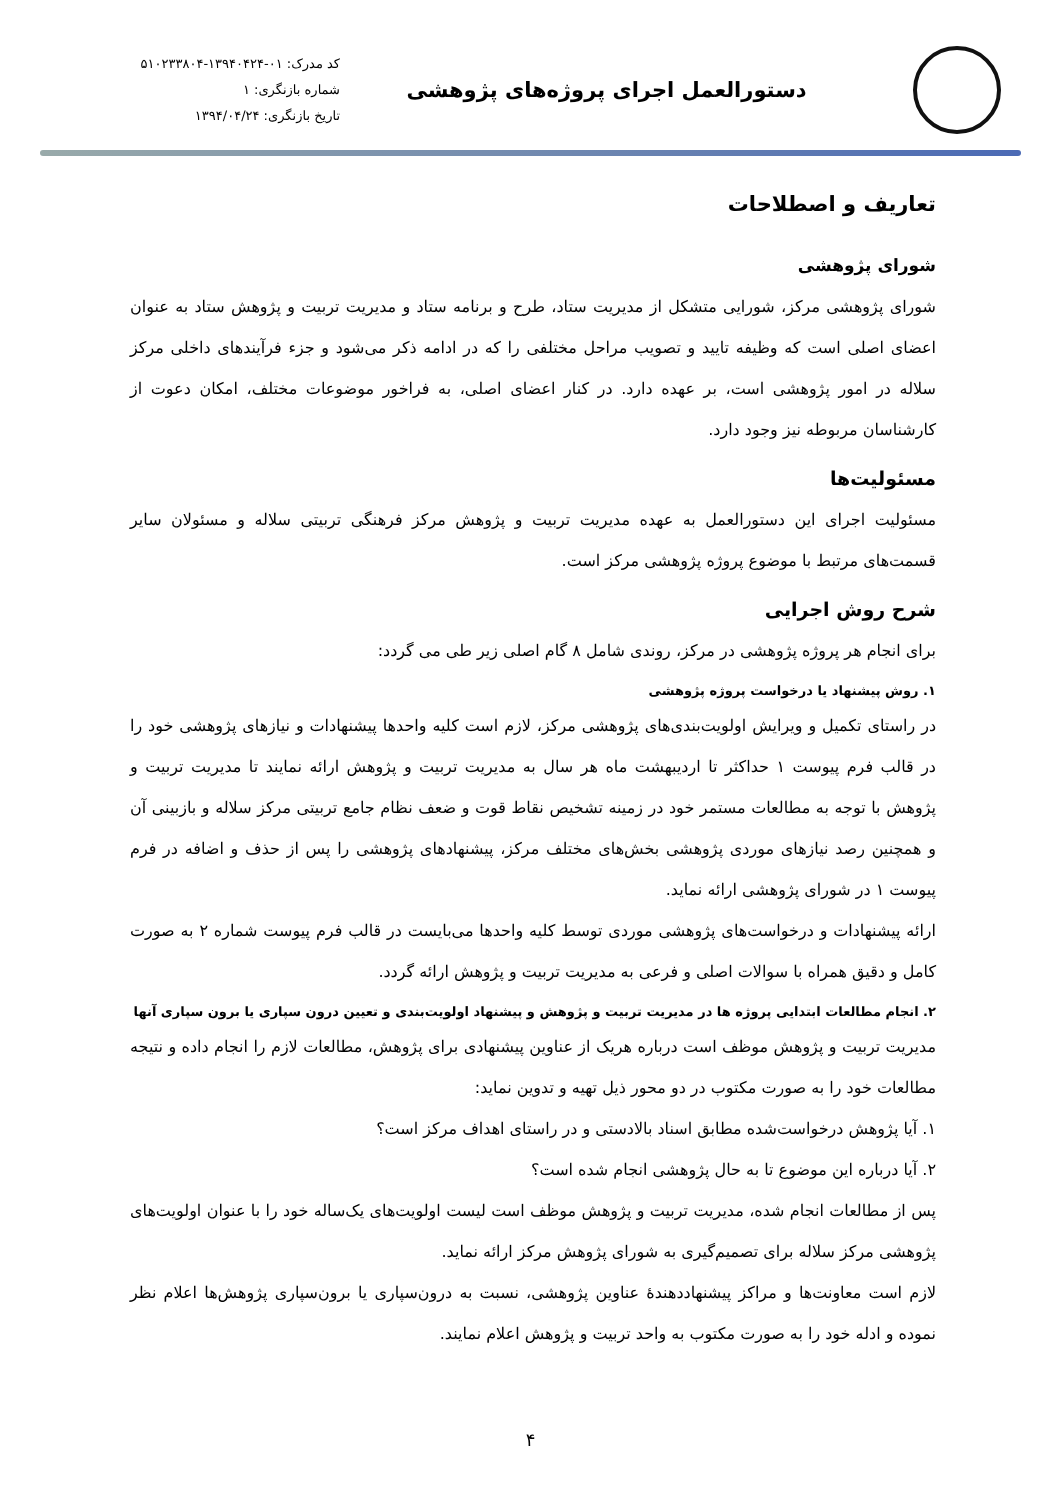دستورالعمل اجرای پروژه‌های پژوهشی
کد مدرک: ۰۱-۱۳۹۴۰۴۲۴-۵۱۰۲۳۳۸۰۴
شماره بازنگری: ۱
تاریخ بازنگری: ۱۳۹۴/۰۴/۲۴
تعاریف و اصطلاحات
شورای پژوهشی
شورای پژوهشی مرکز، شورایی متشکل از مدیریت ستاد، طرح و برنامه ستاد و مدیریت تربیت و پژوهش ستاد به عنوان اعضای اصلی است که وظیفه تایید و تصویب مراحل مختلفی را که در ادامه ذکر می‌شود و جزء فرآیندهای داخلی مرکز سلاله در امور پژوهشی است، بر عهده دارد. در کنار اعضای اصلی، به فراخور موضوعات مختلف، امکان دعوت از کارشناسان مربوطه نیز وجود دارد.
مسئولیت‌ها
مسئولیت اجرای این دستورالعمل به عهده مدیریت تربیت و پژوهش مرکز فرهنگی تربیتی سلاله و مسئولان سایر قسمت‌های مرتبط با موضوع پروژه پژوهشی مرکز است.
شرح روش اجرایی
برای انجام هر پروژه پژوهشی در مرکز، روندی شامل ۸ گام اصلی زیر طی می گردد:
۱. روش پیشنهاد یا درخواست پروژه پژوهشی
در راستای تکمیل و ویرایش اولویت‌بندی‌های پژوهشی مرکز، لازم است کلیه واحدها پیشنهادات و نیازهای پژوهشی خود را در قالب فرم پیوست ۱ حداکثر تا اردیبهشت ماه هر سال به مدیریت تربیت و پژوهش ارائه نمایند تا مدیریت تربیت و پژوهش با توجه به مطالعات مستمر خود در زمینه تشخیص نقاط قوت و ضعف نظام جامع تربیتی مرکز سلاله و بازبینی آن و همچنین رصد نیازهای موردی پژوهشی بخش‌های مختلف مرکز، پیشنهادهای پژوهشی را پس از حذف و اضافه در فرم پیوست ۱ در شورای پژوهشی ارائه نماید.
ارائه پیشنهادات و درخواست‌های پژوهشی موردی توسط کلیه واحدها می‌بایست در قالب فرم پیوست شماره ۲ به صورت کامل و دقیق همراه با سوالات اصلی و فرعی به مدیریت تربیت و پژوهش ارائه گردد.
۲. انجام مطالعات ابتدایی پروژه ها در مدیریت تربیت و پژوهش و پیشنهاد اولویت‌بندی و تعیین درون سپاری یا برون سپاری آنها
مدیریت تربیت و پژوهش موظف است درباره هریک از عناوین پیشنهادی برای پژوهش، مطالعات لازم را انجام داده و نتیجه مطالعات خود را به صورت مکتوب در دو محور ذیل تهیه و تدوین نماید:
۱. آیا پژوهش درخواست‌شده مطابق اسناد بالادستی و در راستای اهداف مرکز است؟
۲. آیا درباره این موضوع تا به حال پژوهشی انجام شده است؟
پس از مطالعات انجام شده، مدیریت تربیت و پژوهش موظف است لیست اولویت‌های یک‌ساله خود را با عنوان اولویت‌های پژوهشی مرکز سلاله برای تصمیم‌گیری به شورای پژوهش مرکز ارائه نماید.
لازم است معاونت‌ها و مراکز پیشنهاددهندهٔ عناوین پژوهشی، نسبت به درون‌سپاری یا برون‌سپاری پژوهش‌ها اعلام نظر نموده و ادله خود را به صورت مکتوب به واحد تربیت و پژوهش اعلام نمایند.
۴